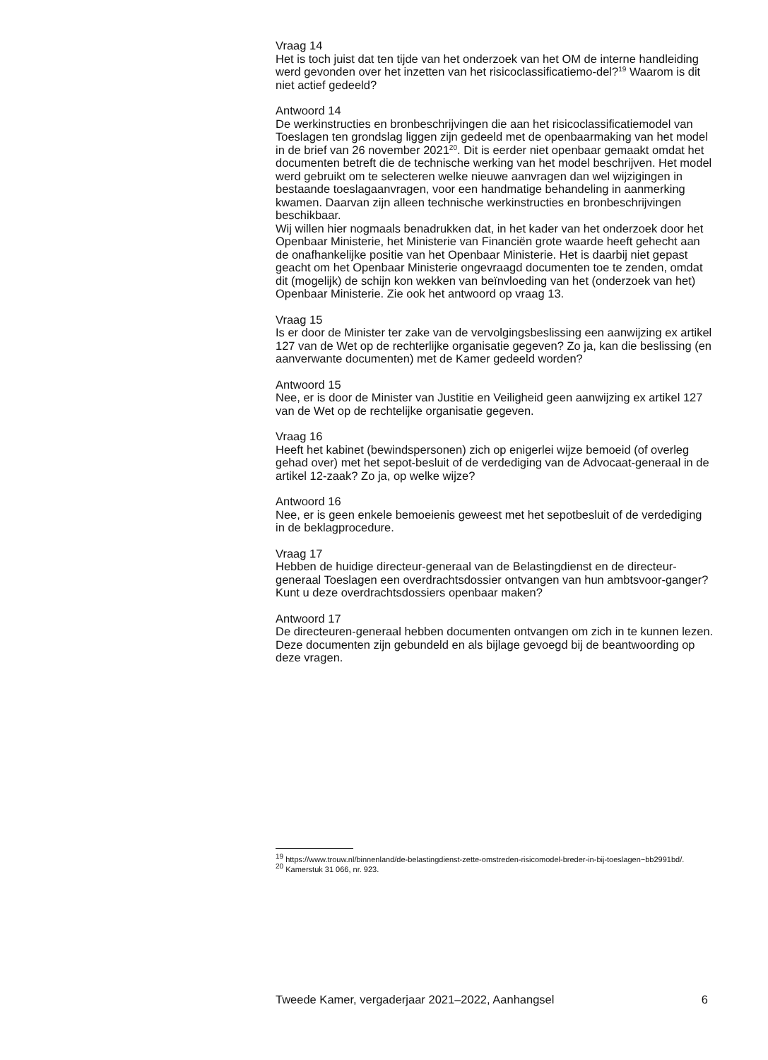Vraag 14
Het is toch juist dat ten tijde van het onderzoek van het OM de interne handleiding werd gevonden over het inzetten van het risicoclassificatiemo-del?<sup>19</sup> Waarom is dit niet actief gedeeld?
Antwoord 14
De werkinstructies en bronbeschrijvingen die aan het risicoclassificatiemodel van Toeslagen ten grondslag liggen zijn gedeeld met de openbaarmaking van het model in de brief van 26 november 2021<sup>20</sup>. Dit is eerder niet openbaar gemaakt omdat het documenten betreft die de technische werking van het model beschrijven. Het model werd gebruikt om te selecteren welke nieuwe aanvragen dan wel wijzigingen in bestaande toeslagaanvragen, voor een handmatige behandeling in aanmerking kwamen. Daarvan zijn alleen technische werkinstructies en bronbeschrijvingen beschikbaar.
Wij willen hier nogmaals benadrukken dat, in het kader van het onderzoek door het Openbaar Ministerie, het Ministerie van Financiën grote waarde heeft gehecht aan de onafhankelijke positie van het Openbaar Ministerie. Het is daarbij niet gepast geacht om het Openbaar Ministerie ongevraagd documenten toe te zenden, omdat dit (mogelijk) de schijn kon wekken van beïnvloeding van het (onderzoek van het) Openbaar Ministerie. Zie ook het antwoord op vraag 13.
Vraag 15
Is er door de Minister ter zake van de vervolgingsbeslissing een aanwijzing ex artikel 127 van de Wet op de rechterlijke organisatie gegeven? Zo ja, kan die beslissing (en aanverwante documenten) met de Kamer gedeeld worden?
Antwoord 15
Nee, er is door de Minister van Justitie en Veiligheid geen aanwijzing ex artikel 127 van de Wet op de rechtelijke organisatie gegeven.
Vraag 16
Heeft het kabinet (bewindspersonen) zich op enigerlei wijze bemoeid (of overleg gehad over) met het sepot-besluit of de verdediging van de Advocaat-generaal in de artikel 12-zaak? Zo ja, op welke wijze?
Antwoord 16
Nee, er is geen enkele bemoeienis geweest met het sepotbesluit of de verdediging in de beklagprocedure.
Vraag 17
Hebben de huidige directeur-generaal van de Belastingdienst en de directeur-generaal Toeslagen een overdrachtsdossier ontvangen van hun ambtsvoor-ganger? Kunt u deze overdrachtsdossiers openbaar maken?
Antwoord 17
De directeuren-generaal hebben documenten ontvangen om zich in te kunnen lezen. Deze documenten zijn gebundeld en als bijlage gevoegd bij de beantwoording op deze vragen.
<sup>19</sup> https://www.trouw.nl/binnenland/de-belastingdienst-zette-omstreden-risicomodel-breder-in-bij-toeslagen~bb2991bd/.
<sup>20</sup> Kamerstuk 31 066, nr. 923.
Tweede Kamer, vergaderjaar 2021–2022, Aanhangsel 6